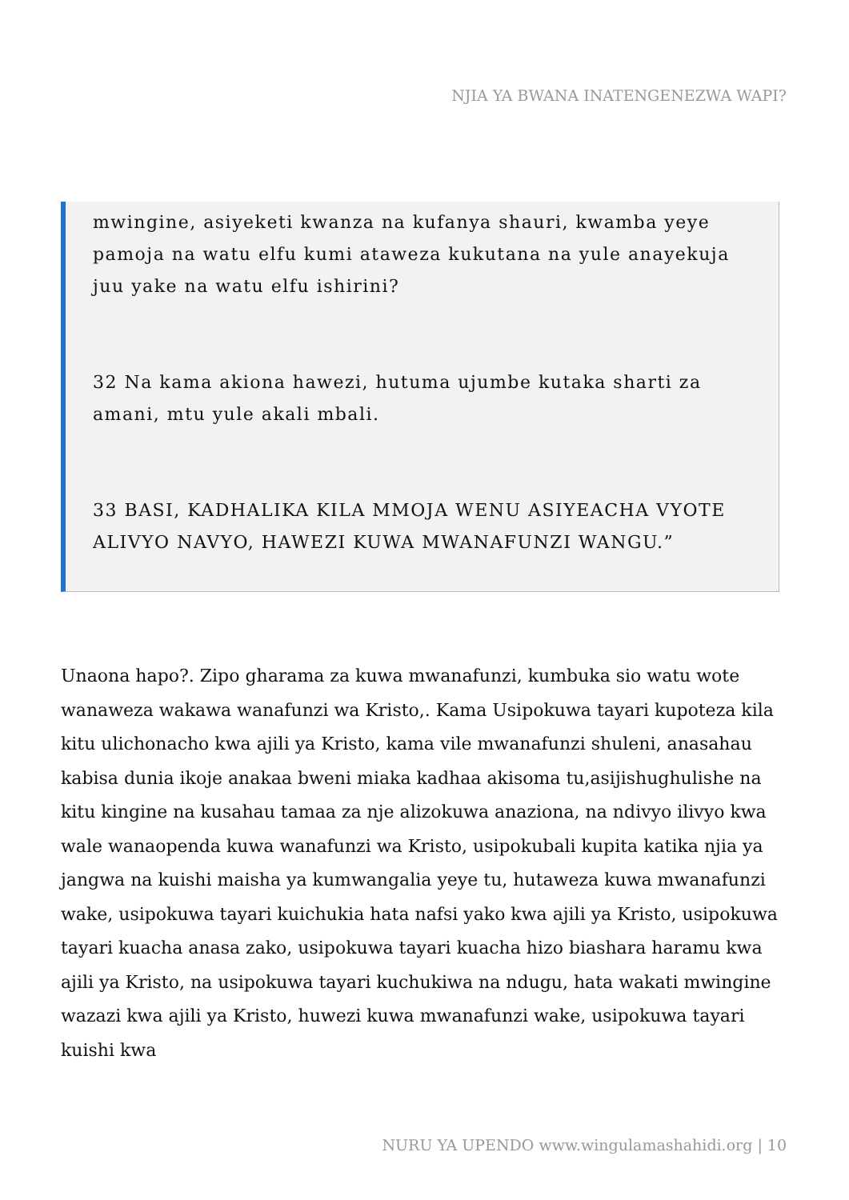NJIA YA BWANA INATENGENEZWA WAPI?
mwingine, asiyeketi kwanza na kufanya shauri, kwamba yeye pamoja na watu elfu kumi ataweza kukutana na yule anayekuja juu yake na watu elfu ishirini?
32 Na kama akiona hawezi, hutuma ujumbe kutaka sharti za amani, mtu yule akali mbali.
33 BASI, KADHALIKA KILA MMOJA WENU ASIYEACHA VYOTE ALIVYO NAVYO, HAWEZI KUWA MWANAFUNZI WANGU.”
Unaona hapo?. Zipo gharama za kuwa mwanafunzi, kumbuka sio watu wote wanaweza wakawa wanafunzi wa Kristo,. Kama Usipokuwa tayari kupoteza kila kitu ulichonacho kwa ajili ya Kristo, kama vile mwanafunzi shuleni, anasahau kabisa dunia ikoje anakaa bweni miaka kadhaa akisoma tu,asijishughulishe na kitu kingine na kusahau tamaa za nje alizokuwa anaziona, na ndivyo ilivyo kwa wale wanaopenda kuwa wanafunzi wa Kristo, usipokubali kupita katika njia ya jangwa na kuishi maisha ya kumwangalia yeye tu, hutaweza kuwa mwanafunzi wake, usipokuwa tayari kuichukia hata nafsi yako kwa ajili ya Kristo, usipokuwa tayari kuacha anasa zako, usipokuwa tayari kuacha hizo biashara haramu kwa ajili ya Kristo, na usipokuwa tayari kuchukiwa na ndugu, hata wakati mwingine wazazi kwa ajili ya Kristo, huwezi kuwa mwanafunzi wake, usipokuwa tayari kuishi kwa
NURU YA UPENDO www.wingulamashahidi.org | 10